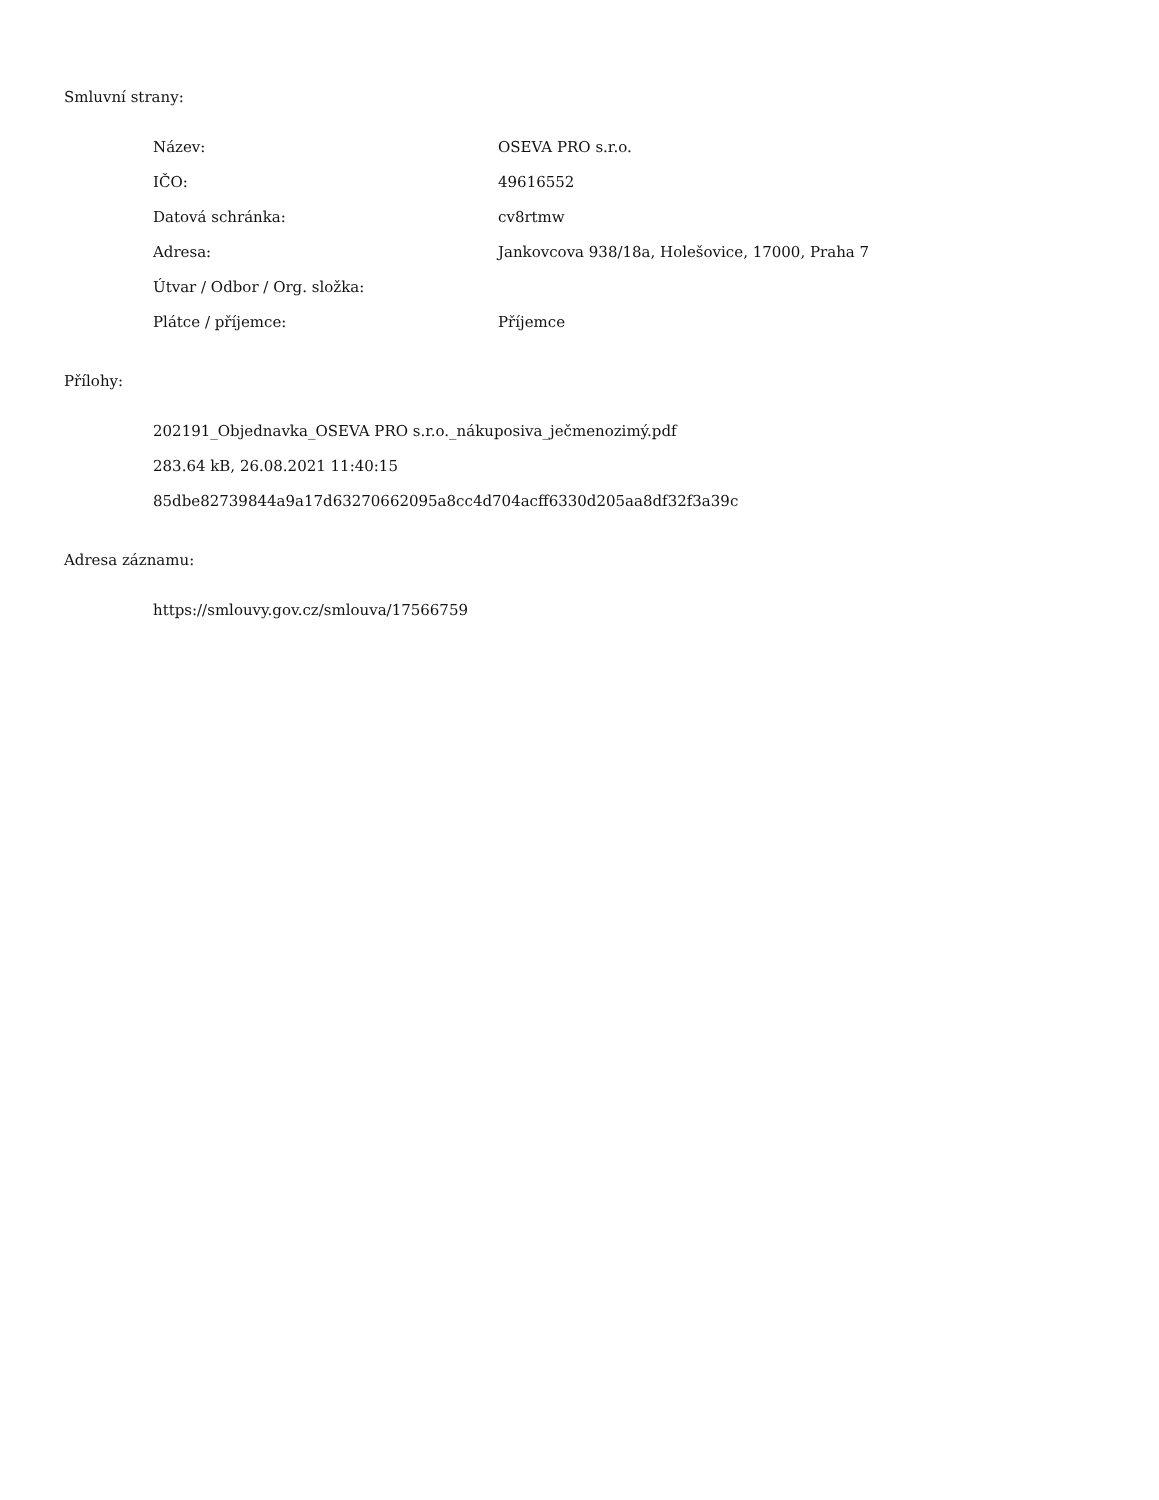Smluvní strany:
| Název: | OSEVA PRO s.r.o. |
| IČO: | 49616552 |
| Datová schránka: | cv8rtmw |
| Adresa: | Jankovcova 938/18a, Holešovice, 17000, Praha 7 |
| Útvar / Odbor / Org. složka: | |
| Plátce / příjemce: | Příjemce |
Přílohy:
202191_Objednavka_OSEVA PRO s.r.o._nákuposiva_ječmenozimý.pdf
283.64 kB, 26.08.2021 11:40:15
85dbe82739844a9a17d63270662095a8cc4d704acff6330d205aa8df32f3a39c
Adresa záznamu:
https://smlouvy.gov.cz/smlouva/17566759